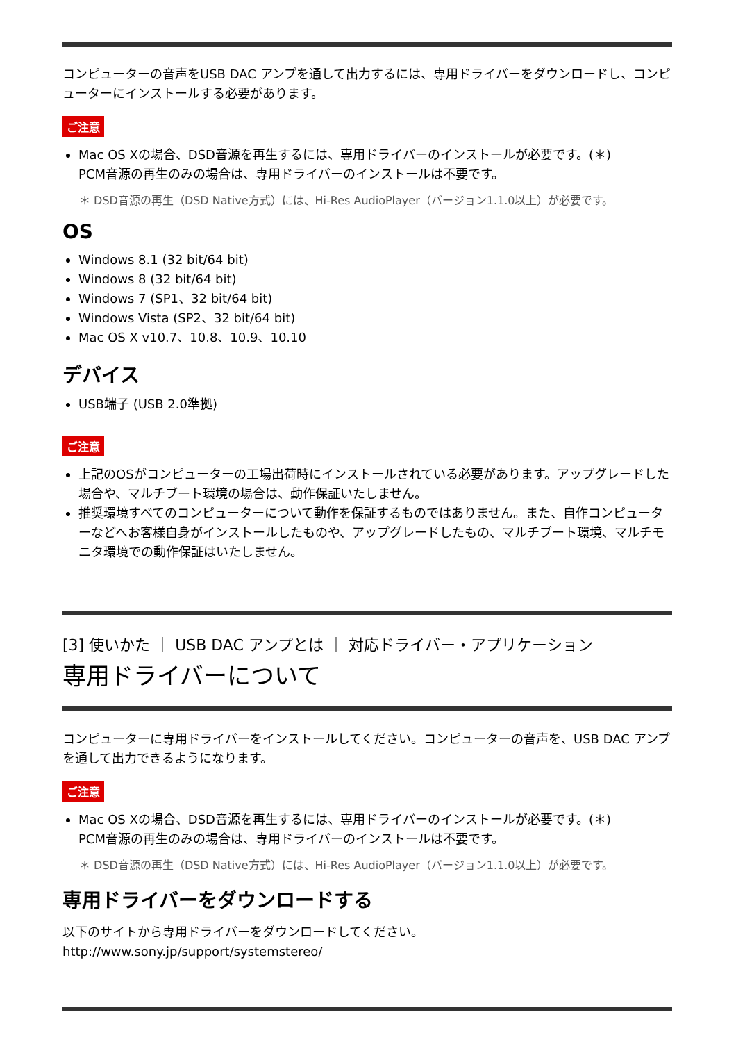コンピューターの音声をUSB DAC アンプを通して出力するには、専用ドライバーをダウンロードし、コンピューターにインストールする必要があります。
ご注意
Mac OS Xの場合、DSD音源を再生するには、専用ドライバーのインストールが必要です。(＊)
PCM音源の再生のみの場合は、専用ドライバーのインストールは不要です。
＊ DSD音源の再生（DSD Native方式）には、Hi-Res AudioPlayer（バージョン1.1.0以上）が必要です。
OS
Windows 8.1 (32 bit/64 bit)
Windows 8 (32 bit/64 bit)
Windows 7 (SP1、32 bit/64 bit)
Windows Vista (SP2、32 bit/64 bit)
Mac OS X v10.7、10.8、10.9、10.10
デバイス
USB端子 (USB 2.0準拠)
ご注意
上記のOSがコンピューターの工場出荷時にインストールされている必要があります。アップグレードした場合や、マルチブート環境の場合は、動作保証いたしません。
推奨環境すべてのコンピューターについて動作を保証するものではありません。また、自作コンピューターなどへお客様自身がインストールしたものや、アップグレードしたもの、マルチブート環境、マルチモニタ環境での動作保証はいたしません。
[3] 使いかた ｜ USB DAC アンプとは ｜ 対応ドライバー・アプリケーション
専用ドライバーについて
コンピューターに専用ドライバーをインストールしてください。コンピューターの音声を、USB DAC アンプを通して出力できるようになります。
ご注意
Mac OS Xの場合、DSD音源を再生するには、専用ドライバーのインストールが必要です。(＊)
PCM音源の再生のみの場合は、専用ドライバーのインストールは不要です。
＊ DSD音源の再生（DSD Native方式）には、Hi-Res AudioPlayer（バージョン1.1.0以上）が必要です。
専用ドライバーをダウンロードする
以下のサイトから専用ドライバーをダウンロードしてください。
http://www.sony.jp/support/systemstereo/